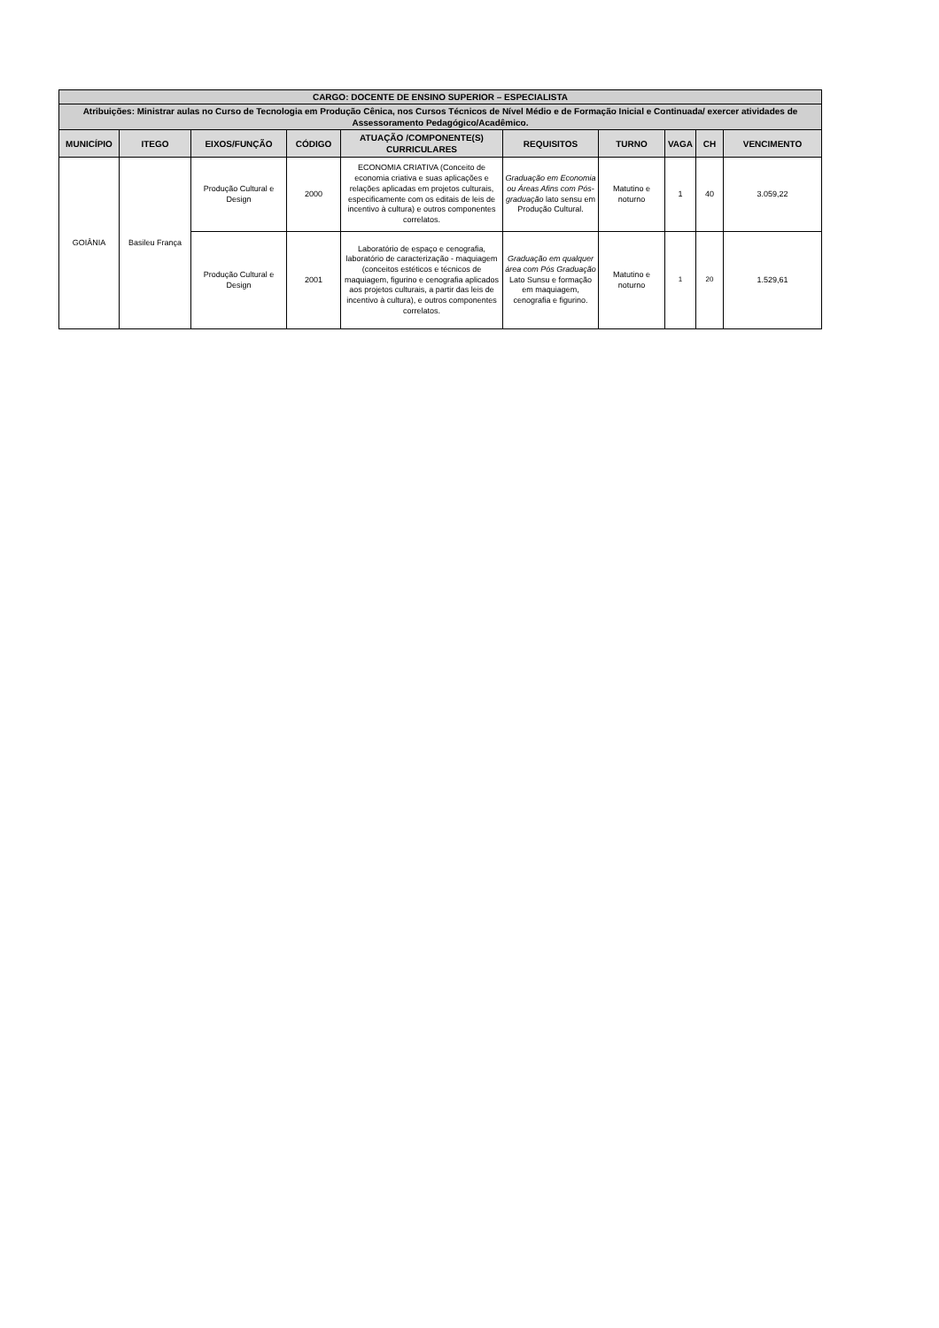| CARGO: DOCENTE DE ENSINO SUPERIOR – ESPECIALISTA | | | | | | | | | |
| --- | --- | --- | --- | --- | --- | --- | --- | --- | --- |
| Atribuições: Ministrar aulas no Curso de Tecnologia em Produção Cênica, nos Cursos Técnicos de Nível Médio e de Formação Inicial e Continuada/ exercer atividades de Assessoramento Pedagógico/Acadêmico. | | | | | | | | | |
| MUNICÍPIO | ITEGO | EIXOS/FUNÇÃO | CÓDIGO | ATUAÇÃO /COMPONENTE(S) CURRICULARES | REQUISITOS | TURNO | VAGA | CH | VENCIMENTO |
| GOIÂNIA | Basileu França | Produção Cultural e Design | 2000 | ECONOMIA CRIATIVA (Conceito de economia criativa e suas aplicações e relações aplicadas em projetos culturais, especificamente com os editais de leis de incentivo à cultura) e outros componentes correlatos. | Graduação em Economia ou Áreas Afins com Pós-graduação lato sensu em Produção Cultural. | Matutino e noturno | 1 | 40 | 3.059,22 |
| | | Produção Cultural e Design | 2001 | Laboratório de espaço e cenografia, laboratório de caracterização - maquiagem (conceitos estéticos e técnicos de maquiagem, figurino e cenografia aplicados aos projetos culturais, a partir das leis de incentivo à cultura), e outros componentes correlatos. | Graduação em qualquer área com Pós Graduação Lato Sunsu e formação em maquiagem, cenografia e figurino. | Matutino e noturno | 1 | 20 | 1.529,61 |